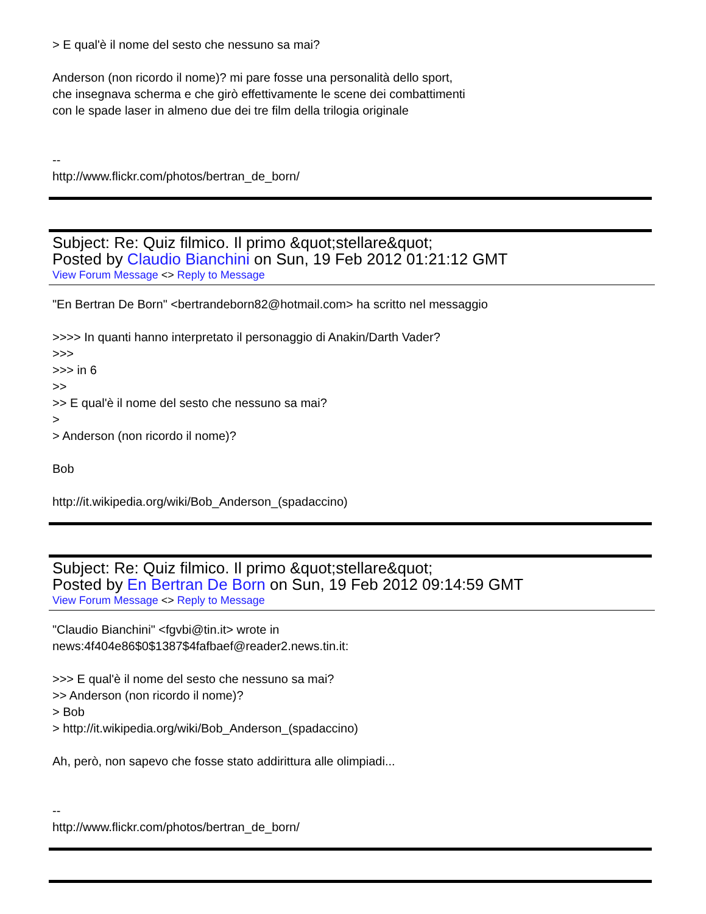> E qual'è il nome del sesto che nessuno sa mai?
Anderson (non ricordo il nome)? mi pare fosse una personalità dello sport,
che insegnava scherma e che girò effettivamente le scene dei combattimenti
con le spade laser in almeno due dei tre film della trilogia originale
--
http://www.flickr.com/photos/bertran_de_born/
Subject: Re: Quiz filmico. Il primo &quot;stellare&quot;
Posted by Claudio Bianchini on Sun, 19 Feb 2012 01:21:12 GMT
View Forum Message <> Reply to Message
"En Bertran De Born" <bertrandeborn82@hotmail.com> ha scritto nel messaggio
>>>> In quanti hanno interpretato il personaggio di Anakin/Darth Vader?
>>>
>>> in 6
>>
>> E qual'è il nome del sesto che nessuno sa mai?
>
> Anderson (non ricordo il nome)?
Bob
http://it.wikipedia.org/wiki/Bob_Anderson_(spadaccino)
Subject: Re: Quiz filmico. Il primo &quot;stellare&quot;
Posted by En Bertran De Born on Sun, 19 Feb 2012 09:14:59 GMT
View Forum Message <> Reply to Message
"Claudio Bianchini" <fgvbi@tin.it> wrote in
news:4f404e86$0$1387$4fafbaef@reader2.news.tin.it:
>>> E qual'è il nome del sesto che nessuno sa mai?
>> Anderson (non ricordo il nome)?
> Bob
> http://it.wikipedia.org/wiki/Bob_Anderson_(spadaccino)
Ah, però, non sapevo che fosse stato addirittura alle olimpiadi...
--
http://www.flickr.com/photos/bertran_de_born/